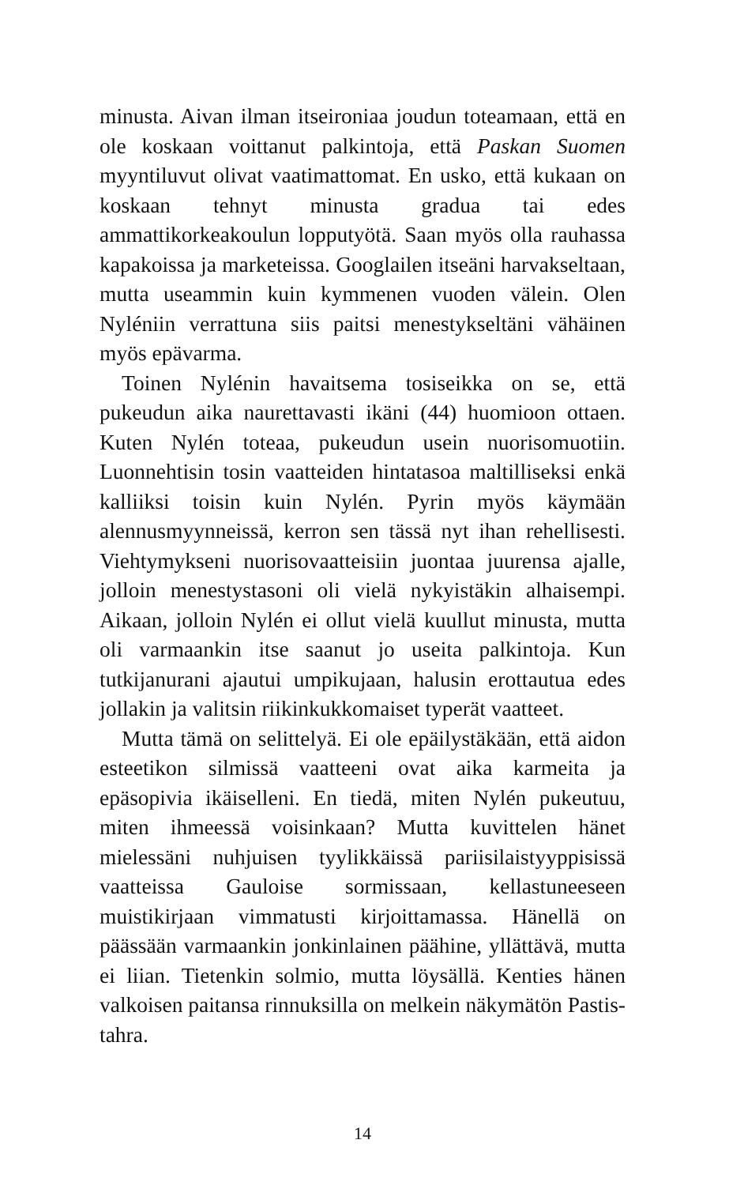minusta. Aivan ilman itseironiaa joudun toteamaan, että en ole koskaan voittanut palkintoja, että Paskan Suomen myyntiluvut olivat vaatimattomat. En usko, että kukaan on koskaan tehnyt minusta gradua tai edes ammattikorkeakoulun lopputyötä. Saan myös olla rauhassa kapakoissa ja marketeissa. Googlailen itseäni harvakseltaan, mutta useammin kuin kymmenen vuoden välein. Olen Nyléniin verrattuna siis paitsi menestykseltäni vähäinen myös epävarma.
Toinen Nylénin havaitsema tosiseikka on se, että pukeudun aika naurettavasti ikäni (44) huomioon ottaen. Kuten Nylén toteaa, pukeudun usein nuorisomuotiin. Luonnehtisin tosin vaatteiden hintatasoa maltilliseksi enkä kalliiksi toisin kuin Nylén. Pyrin myös käymään alennusmyynneissä, kerron sen tässä nyt ihan rehellisesti. Viehtymykseni nuorisovaatteisiin juontaa juurensa ajalle, jolloin menestystasoni oli vielä nykyistäkin alhaisempi. Aikaan, jolloin Nylén ei ollut vielä kuullut minusta, mutta oli varmaankin itse saanut jo useita palkintoja. Kun tutkijanurani ajautui umpikujaan, halusin erottautua edes jollakin ja valitsin riikinkukkomaiset typerät vaatteet.
Mutta tämä on selittelyä. Ei ole epäilystäkään, että aidon esteetikon silmissä vaatteeni ovat aika karmeita ja epäsopivia ikäiselleni. En tiedä, miten Nylén pukeutuu, miten ihmeessä voisinkaan? Mutta kuvittelen hänet mielessäni nuhjuisen tyylikkäissä pariisilaistyyppisissä vaatteissa Gauloise sormissaan, kellastuneeseen muistikirjaan vimmatusti kirjoittamassa. Hänellä on päässään varmaankin jonkinlainen päähine, yllättävä, mutta ei liian. Tietenkin solmio, mutta löysällä. Kenties hänen valkoisen paitansa rinnuksilla on melkein näkymätön Pastis-tahra.
14